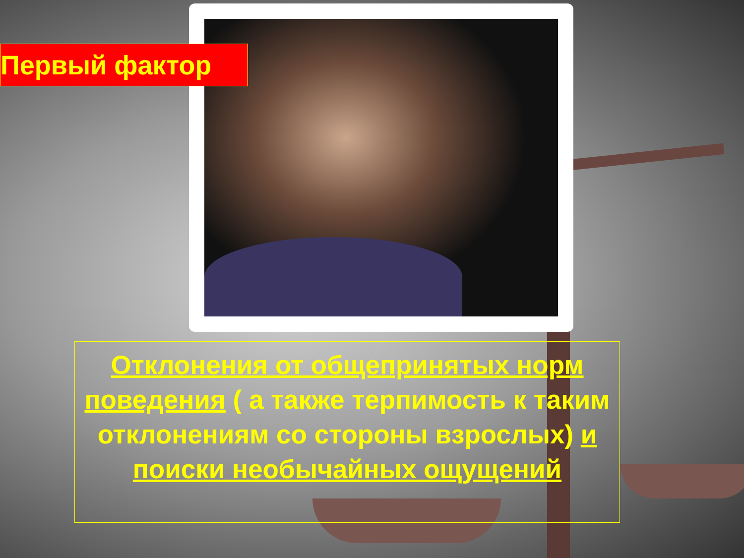Первый фактор
Отклонения от общепринятых норм поведения ( а также терпимость к таким отклонениям со стороны взрослых) и поиски необычайных ощущений